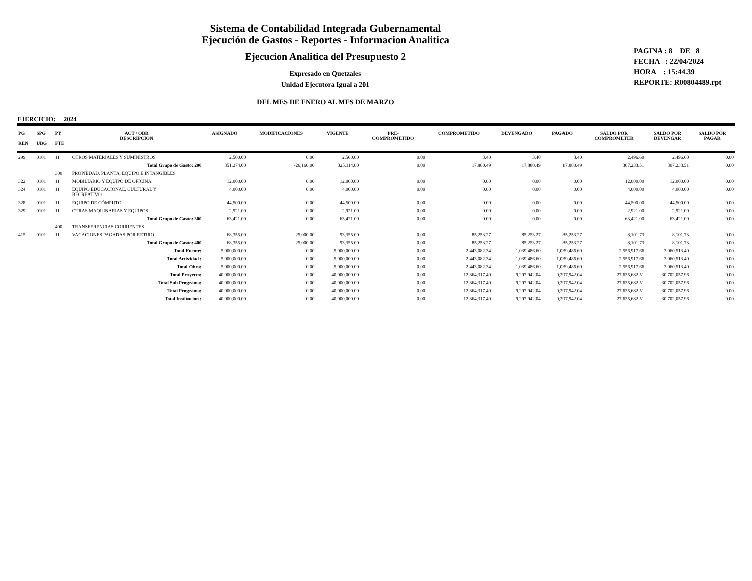Sistema de Contabilidad Integrada Gubernamental
Ejecución de Gastos - Reportes - Informacion Analitica
Ejecucion Analitica del Presupuesto 2
Expresado en Quetzales
Unidad Ejecutora Igual a 201
DEL MES DE ENERO AL MES DE MARZO
PAGINA : 8 DE 8
FECHA : 22/04/2024
HORA : 15:44.39
REPORTE: R00804489.rpt
EJERCICIO: 2024
| PG REN | SPG UBG | PY FTE | ACT / OBR DESCRIPCION | ASIGNADO | MODIFICACIONES | VIGENTE | PRE- COMPROMETIDO | COMPROMETIDO | DEVENGADO | PAGADO | SALDO POR COMPROMETER | SALDO POR DEVENGAR | SALDO POR PAGAR |
| --- | --- | --- | --- | --- | --- | --- | --- | --- | --- | --- | --- | --- | --- |
| 299 | 0101 | 11 | OTROS MATERIALES Y SUMINISTROS | 2,500.00 | 0.00 | 2,500.00 | 0.00 | 3.40 | 3.40 | 3.40 | 2,496.60 | 2,496.60 | 0.00 |
| Total Grupo de Gasto: 200 | | | | 351,274.00 | -26,160.00 | 325,114.00 | 0.00 | 17,880.49 | 17,880.49 | 17,880.49 | 307,233.51 | 307,233.51 | 0.00 |
| | | 300 | PROPIEDAD, PLANTA, EQUIPO E INTANGIBLES | | | | | | | | | | |
| 322 | 0101 | 11 | MOBILIARIO Y EQUIPO DE OFICINA | 12,000.00 | 0.00 | 12,000.00 | 0.00 | 0.00 | 0.00 | 0.00 | 12,000.00 | 12,000.00 | 0.00 |
| 324 | 0101 | 11 | EQUIPO EDUCACIONAL, CULTURAL Y RECREATIVO | 4,000.00 | 0.00 | 4,000.00 | 0.00 | 0.00 | 0.00 | 0.00 | 4,000.00 | 4,000.00 | 0.00 |
| 328 | 0101 | 11 | EQUIPO DE CÓMPUTO | 44,500.00 | 0.00 | 44,500.00 | 0.00 | 0.00 | 0.00 | 0.00 | 44,500.00 | 44,500.00 | 0.00 |
| 329 | 0101 | 11 | OTRAS MAQUINARIAS Y EQUIPOS | 2,921.00 | 0.00 | 2,921.00 | 0.00 | 0.00 | 0.00 | 0.00 | 2,921.00 | 2,921.00 | 0.00 |
| Total Grupo de Gasto: 300 | | | | 63,421.00 | 0.00 | 63,421.00 | 0.00 | 0.00 | 0.00 | 0.00 | 63,421.00 | 63,421.00 | 0.00 |
| | | 400 | TRANSFERENCIAS CORRIENTES | | | | | | | | | | |
| 415 | 0101 | 11 | VACACIONES PAGADAS POR RETIRO | 68,355.00 | 25,000.00 | 93,355.00 | 0.00 | 85,253.27 | 85,253.27 | 85,253.27 | 8,101.73 | 8,101.73 | 0.00 |
| Total Grupo de Gasto: 400 | | | | 68,355.00 | 25,000.00 | 93,355.00 | 0.00 | 85,253.27 | 85,253.27 | 85,253.27 | 8,101.73 | 8,101.73 | 0.00 |
| Total Fuente: | | | | 5,000,000.00 | 0.00 | 5,000,000.00 | 0.00 | 2,443,082.34 | 1,039,486.60 | 1,039,486.60 | 2,556,917.66 | 3,960,513.40 | 0.00 |
| Total Actividad : | | | | 5,000,000.00 | 0.00 | 5,000,000.00 | 0.00 | 2,443,082.34 | 1,039,486.60 | 1,039,486.60 | 2,556,917.66 | 3,960,513.40 | 0.00 |
| Total Obra: | | | | 5,000,000.00 | 0.00 | 5,000,000.00 | 0.00 | 2,443,082.34 | 1,039,486.60 | 1,039,486.60 | 2,556,917.66 | 3,960,513.40 | 0.00 |
| Total Proyecto: | | | | 40,000,000.00 | 0.00 | 40,000,000.00 | 0.00 | 12,364,317.49 | 9,297,942.04 | 9,297,942.04 | 27,635,682.51 | 30,702,057.96 | 0.00 |
| Total Sub Programa: | | | | 40,000,000.00 | 0.00 | 40,000,000.00 | 0.00 | 12,364,317.49 | 9,297,942.04 | 9,297,942.04 | 27,635,682.51 | 30,702,057.96 | 0.00 |
| Total Programa: | | | | 40,000,000.00 | 0.00 | 40,000,000.00 | 0.00 | 12,364,317.49 | 9,297,942.04 | 9,297,942.04 | 27,635,682.51 | 30,702,057.96 | 0.00 |
| Total Institución : | | | | 40,000,000.00 | 0.00 | 40,000,000.00 | 0.00 | 12,364,317.49 | 9,297,942.04 | 9,297,942.04 | 27,635,682.51 | 30,702,057.96 | 0.00 |